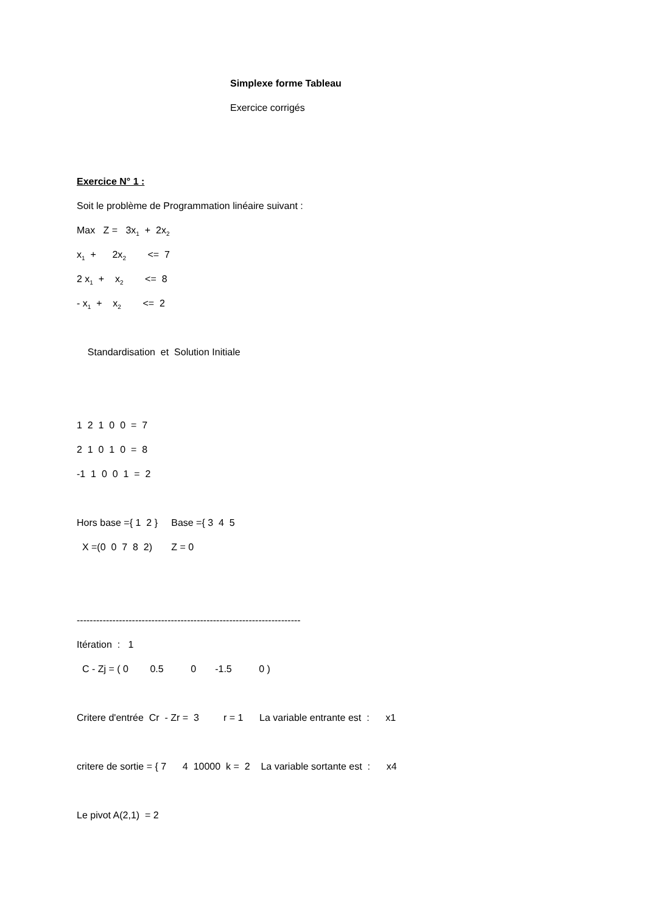Simplexe forme Tableau
Exercice corrigés
Exercice N° 1 :
Soit le problème de Programmation linéaire suivant :
Max Z = 3x<sub>1</sub> + 2x<sub>2</sub>
x<sub>1</sub> + 2x<sub>2</sub> <= 7
2 x<sub>1</sub> + x<sub>2</sub> <= 8
- x<sub>1</sub> + x<sub>2</sub> <= 2
Standardisation et Solution Initiale
1 2 1 0 0 = 7
2 1 0 1 0 = 8
-1 1 0 0 1 = 2
Hors base ={ 1 2 } Base ={ 3 4 5
X =(0 0 7 8 2) Z = 0
---------------------------------------------------------------------
Itération : 1
C - Zj = ( 0 0.5 0 -1.5 0 )
Critere d'entrée Cr - Zr = 3 r = 1 La variable entrante est : x1
critere de sortie = { 7 4 10000 k = 2 La variable sortante est : x4
Le pivot A(2,1) = 2